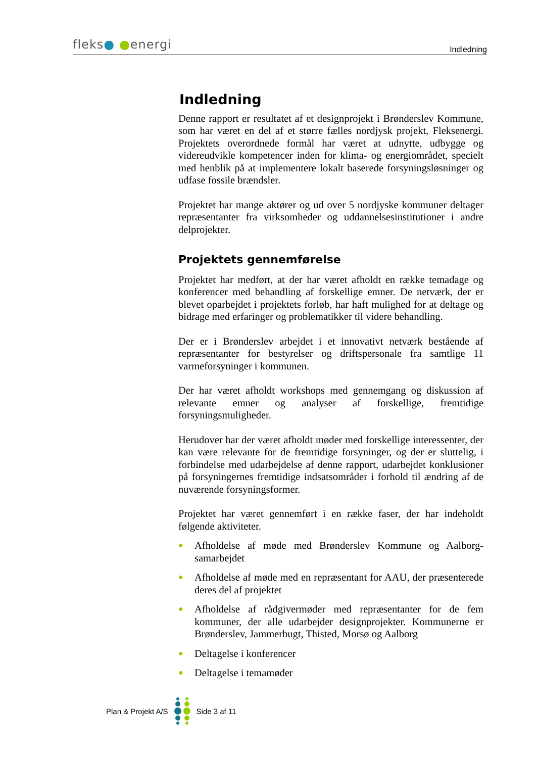fleks● ●energi
Indledning
Indledning
Denne rapport er resultatet af et designprojekt i Brønderslev Kommune, som har været en del af et større fælles nordjysk projekt, Fleksenergi. Projektets overordnede formål har været at udnytte, udbygge og videreudvikle kompetencer inden for klima- og energiområdet, specielt med henblik på at implementere lokalt baserede forsyningsløsninger og udfase fossile brændsler.
Projektet har mange aktører og ud over 5 nordjyske kommuner deltager repræsentanter fra virksomheder og uddannelsesinstitutioner i andre delprojekter.
Projektets gennemførelse
Projektet har medført, at der har været afholdt en række temadage og konferencer med behandling af forskellige emner. De netværk, der er blevet oparbejdet i projektets forløb, har haft mulighed for at deltage og bidrage med erfaringer og problematikker til videre behandling.
Der er i Brønderslev arbejdet i et innovativt netværk bestående af repræsentanter for bestyrelser og driftspersonale fra samtlige 11 varmeforsyninger i kommunen.
Der har været afholdt workshops med gennemgang og diskussion af relevante emner og analyser af forskellige, fremtidige forsyningsmuligheder.
Herudover har der været afholdt møder med forskellige interessenter, der kan være relevante for de fremtidige forsyninger, og der er sluttelig, i forbindelse med udarbejdelse af denne rapport, udarbejdet konklusioner på forsyningernes fremtidige indsatsområder i forhold til ændring af de nuværende forsyningsformer.
Projektet har været gennemført i en række faser, der har indeholdt følgende aktiviteter.
● Afholdelse af møde med Brønderslev Kommune og Aalborg-samarbejdet
● Afholdelse af møde med en repræsentant for AAU, der præsenterede deres del af projektet
● Afholdelse af rådgivermøder med repræsentanter for de fem kommuner, der alle udarbejder designprojekter. Kommunerne er Brønderslev, Jammerbugt, Thisted, Morsø og Aalborg
● Deltagelse i konferencer
● Deltagelse i temamøder
Plan & Projekt A/S Side 3 af 11